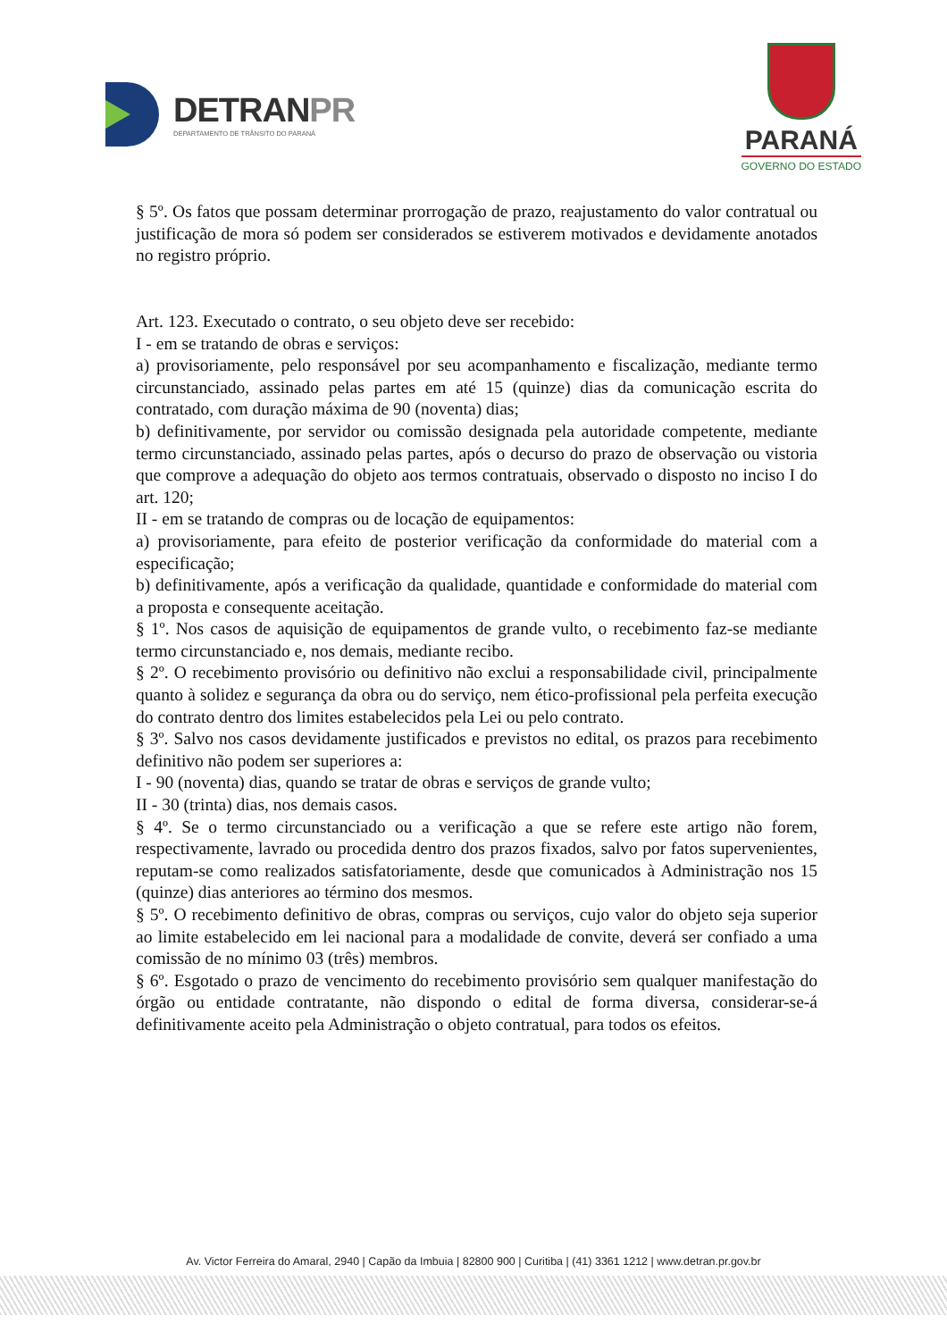DETRANPR
DEPARTAMENTO DE TRÂNSITO DO PARANÁ
PARANÁ
GOVERNO DO ESTADO
§ 5º. Os fatos que possam determinar prorrogação de prazo, reajustamento do valor contratual ou justificação de mora só podem ser considerados se estiverem motivados e devidamente anotados no registro próprio.
Art. 123. Executado o contrato, o seu objeto deve ser recebido:
I - em se tratando de obras e serviços:
a) provisoriamente, pelo responsável por seu acompanhamento e fiscalização, mediante termo circunstanciado, assinado pelas partes em até 15 (quinze) dias da comunicação escrita do contratado, com duração máxima de 90 (noventa) dias;
b) definitivamente, por servidor ou comissão designada pela autoridade competente, mediante termo circunstanciado, assinado pelas partes, após o decurso do prazo de observação ou vistoria que comprove a adequação do objeto aos termos contratuais, observado o disposto no inciso I do art. 120;
II - em se tratando de compras ou de locação de equipamentos:
a) provisoriamente, para efeito de posterior verificação da conformidade do material com a especificação;
b) definitivamente, após a verificação da qualidade, quantidade e conformidade do material com a proposta e consequente aceitação.
§ 1º. Nos casos de aquisição de equipamentos de grande vulto, o recebimento faz-se mediante termo circunstanciado e, nos demais, mediante recibo.
§ 2º. O recebimento provisório ou definitivo não exclui a responsabilidade civil, principalmente quanto à solidez e segurança da obra ou do serviço, nem ético-profissional pela perfeita execução do contrato dentro dos limites estabelecidos pela Lei ou pelo contrato.
§ 3º. Salvo nos casos devidamente justificados e previstos no edital, os prazos para recebimento definitivo não podem ser superiores a:
I - 90 (noventa) dias, quando se tratar de obras e serviços de grande vulto;
II - 30 (trinta) dias, nos demais casos.
§ 4º. Se o termo circunstanciado ou a verificação a que se refere este artigo não forem, respectivamente, lavrado ou procedida dentro dos prazos fixados, salvo por fatos supervenientes, reputam-se como realizados satisfatoriamente, desde que comunicados à Administração nos 15 (quinze) dias anteriores ao término dos mesmos.
§ 5º. O recebimento definitivo de obras, compras ou serviços, cujo valor do objeto seja superior ao limite estabelecido em lei nacional para a modalidade de convite, deverá ser confiado a uma comissão de no mínimo 03 (três) membros.
§ 6º. Esgotado o prazo de vencimento do recebimento provisório sem qualquer manifestação do órgão ou entidade contratante, não dispondo o edital de forma diversa, considerar-se-á definitivamente aceito pela Administração o objeto contratual, para todos os efeitos.
Av. Victor Ferreira do Amaral, 2940 | Capão da Imbuia | 82800 900 | Curitiba | (41) 3361 1212 | www.detran.pr.gov.br